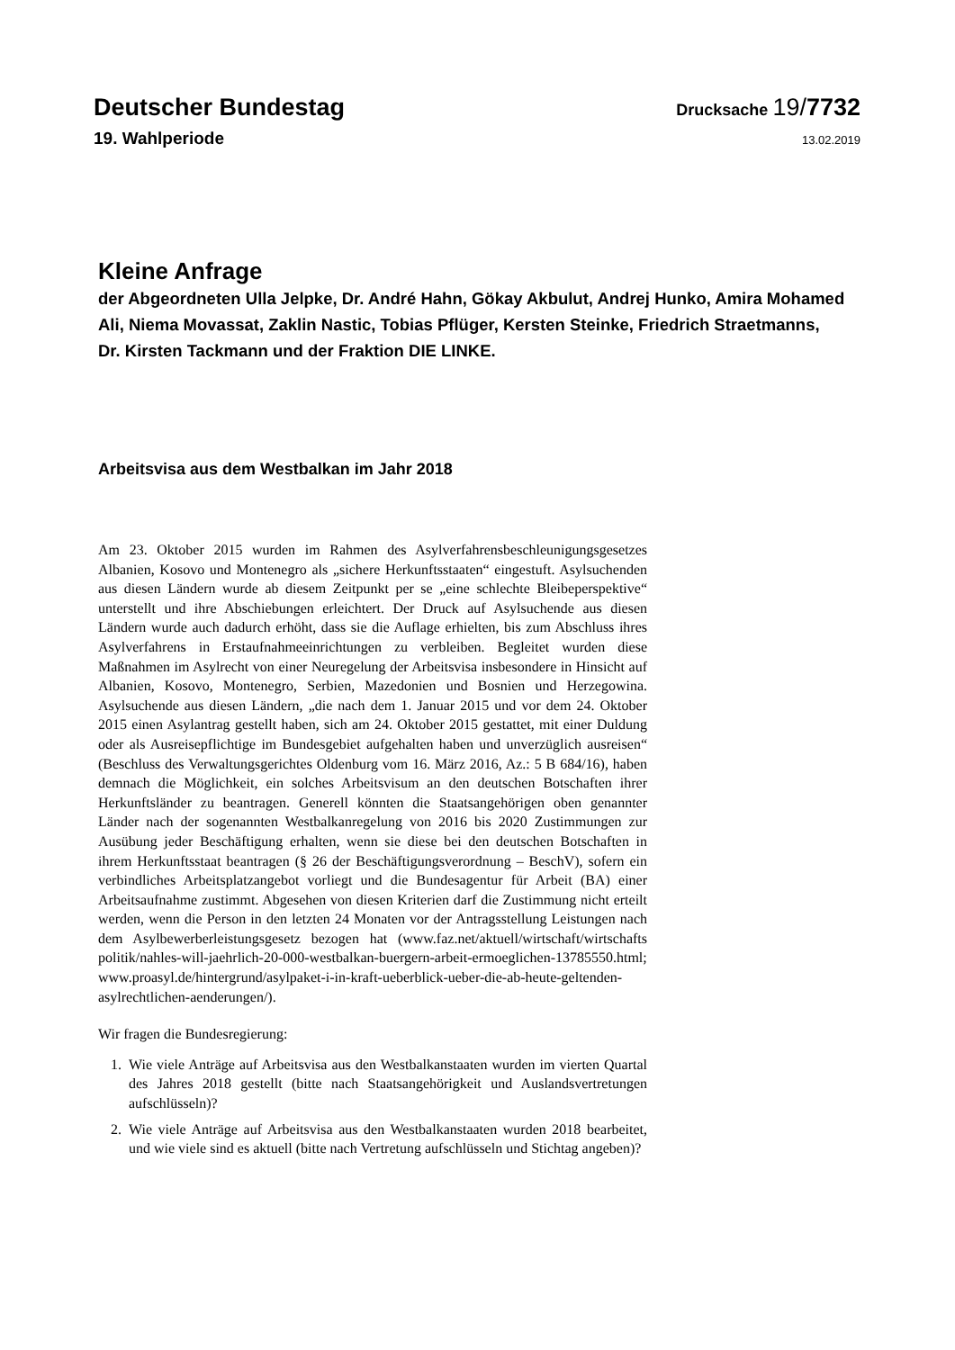Deutscher Bundestag
Drucksache 19/7732
19. Wahlperiode
13.02.2019
Kleine Anfrage
der Abgeordneten Ulla Jelpke, Dr. André Hahn, Gökay Akbulut, Andrej Hunko, Amira Mohamed Ali, Niema Movassat, Zaklin Nastic, Tobias Pflüger, Kersten Steinke, Friedrich Straetmanns, Dr. Kirsten Tackmann und der Fraktion DIE LINKE.
Arbeitsvisa aus dem Westbalkan im Jahr 2018
Am 23. Oktober 2015 wurden im Rahmen des Asylverfahrensbeschleunigungsgesetzes Albanien, Kosovo und Montenegro als „sichere Herkunftsstaaten“ eingestuft. Asylsuchenden aus diesen Ländern wurde ab diesem Zeitpunkt per se „eine schlechte Bleibeperspektive“ unterstellt und ihre Abschiebungen erleichtert. Der Druck auf Asylsuchende aus diesen Ländern wurde auch dadurch erhöht, dass sie die Auflage erhielten, bis zum Abschluss ihres Asylverfahrens in Erstaufnahmeeinrichtungen zu verbleiben. Begleitet wurden diese Maßnahmen im Asylrecht von einer Neuregelung der Arbeitsvisa insbesondere in Hinsicht auf Albanien, Kosovo, Montenegro, Serbien, Mazedonien und Bosnien und Herzegowina. Asylsuchende aus diesen Ländern, „die nach dem 1. Januar 2015 und vor dem 24. Oktober 2015 einen Asylantrag gestellt haben, sich am 24. Oktober 2015 gestattet, mit einer Duldung oder als Ausreisepflichtige im Bundesgebiet aufgehalten haben und unverzüglich ausreisen“ (Beschluss des Verwaltungsgerichtes Oldenburg vom 16. März 2016, Az.: 5 B 684/16), haben demnach die Möglichkeit, ein solches Arbeitsvisum an den deutschen Botschaften ihrer Herkunftsländer zu beantragen. Generell könnten die Staatsangehörigen oben genannter Länder nach der sogenannten Westbalkanregelung von 2016 bis 2020 Zustimmungen zur Ausübung jeder Beschäftigung erhalten, wenn sie diese bei den deutschen Botschaften in ihrem Herkunftsstaat beantragen (§ 26 der Beschäftigungsverordnung – BeschV), sofern ein verbindliches Arbeitsplatzangebot vorliegt und die Bundesagentur für Arbeit (BA) einer Arbeitsaufnahme zustimmt. Abgesehen von diesen Kriterien darf die Zustimmung nicht erteilt werden, wenn die Person in den letzten 24 Monaten vor der Antragsstellung Leistungen nach dem Asylbewerberleistungsgesetz bezogen hat (www.faz.net/aktuell/wirtschaft/wirtschafts politik/nahles-will-jaehrlich-20-000-westbalkan-buergern-arbeit-ermoeglichen-13785550.html; www.proasyl.de/hintergrund/asylpaket-i-in-kraft-ueberblick-ueber-die-ab-heute-geltenden-asylrechtlichen-aenderungen/).
Wir fragen die Bundesregierung:
1. Wie viele Anträge auf Arbeitsvisa aus den Westbalkanstaaten wurden im vierten Quartal des Jahres 2018 gestellt (bitte nach Staatsangehörigkeit und Auslandsvertretungen aufschlüsseln)?
2. Wie viele Anträge auf Arbeitsvisa aus den Westbalkanstaaten wurden 2018 bearbeitet, und wie viele sind es aktuell (bitte nach Vertretung aufschlüsseln und Stichtag angeben)?